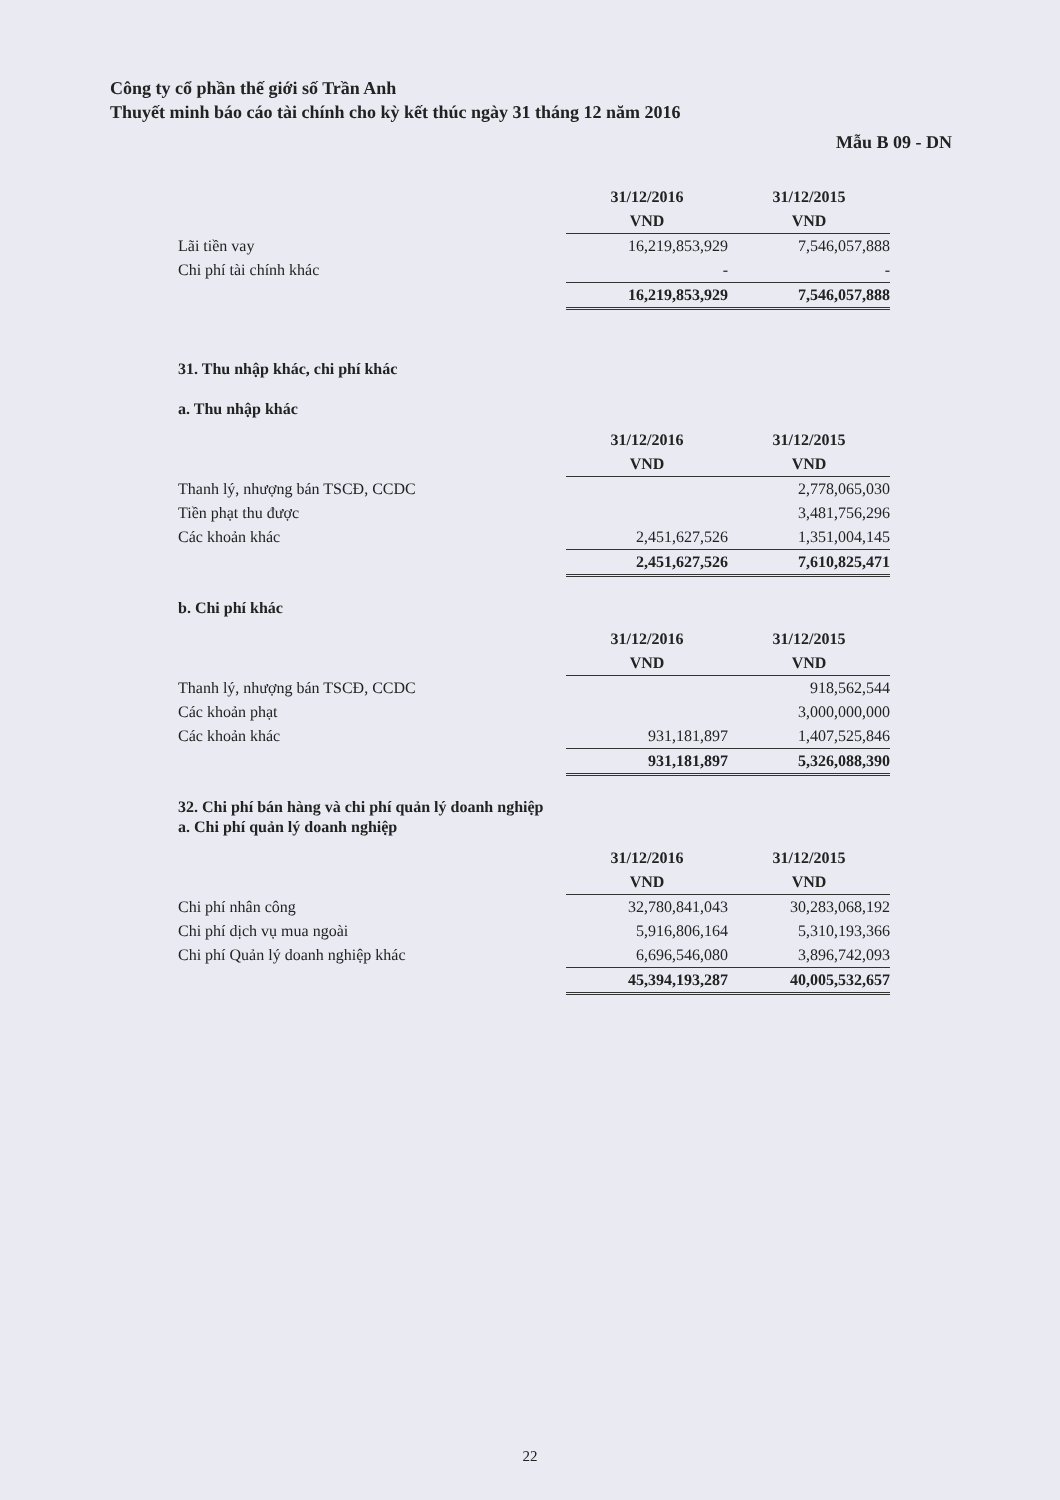Công ty cổ phần thế giới số Trần Anh
Thuyết minh báo cáo tài chính cho kỳ kết thúc ngày 31 tháng 12 năm 2016
Mẫu B 09 - DN
| | 31/12/2016 | 31/12/2015 |
| | VND | VND |
| Lãi tiền vay | 16,219,853,929 | 7,546,057,888 |
| Chi phí tài chính khác | - | - |
| | 16,219,853,929 | 7,546,057,888 |
31. Thu nhập khác, chi phí khác
a. Thu nhập khác
| | 31/12/2016 | 31/12/2015 |
| | VND | VND |
| Thanh lý, nhượng bán TSCĐ, CCDC | | 2,778,065,030 |
| Tiền phạt thu được | | 3,481,756,296 |
| Các khoản khác | 2,451,627,526 | 1,351,004,145 |
| | 2,451,627,526 | 7,610,825,471 |
b. Chi phí khác
| | 31/12/2016 | 31/12/2015 |
| | VND | VND |
| Thanh lý, nhượng bán TSCĐ, CCDC | | 918,562,544 |
| Các khoản phạt | | 3,000,000,000 |
| Các khoản khác | 931,181,897 | 1,407,525,846 |
| | 931,181,897 | 5,326,088,390 |
32. Chi phí bán hàng và chi phí quản lý doanh nghiệp
a. Chi phí quản lý doanh nghiệp
| | 31/12/2016 | 31/12/2015 |
| | VND | VND |
| Chi phí nhân công | 32,780,841,043 | 30,283,068,192 |
| Chi phí dịch vụ mua ngoài | 5,916,806,164 | 5,310,193,366 |
| Chi phí Quản lý doanh nghiệp khác | 6,696,546,080 | 3,896,742,093 |
| | 45,394,193,287 | 40,005,532,657 |
22